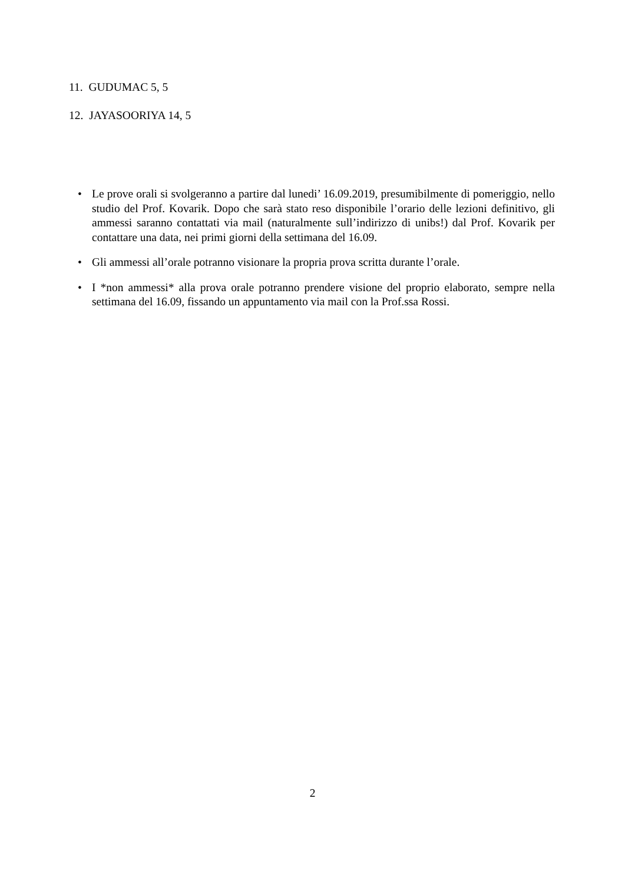11. GUDUMAC 5, 5
12. JAYASOORIYA 14, 5
• Le prove orali si svolgeranno a partire dal lunedi’ 16.09.2019, presumibilmente di pomeriggio, nello studio del Prof. Kovarik. Dopo che sarà stato reso disponibile l’orario delle lezioni definitivo, gli ammessi saranno contattati via mail (naturalmente sull’indirizzo di unibs!) dal Prof. Kovarik per contattare una data, nei primi giorni della settimana del 16.09.
• Gli ammessi all’orale potranno visionare la propria prova scritta durante l’orale.
• I *non ammessi* alla prova orale potranno prendere visione del proprio elaborato, sempre nella settimana del 16.09, fissando un appuntamento via mail con la Prof.ssa Rossi.
2